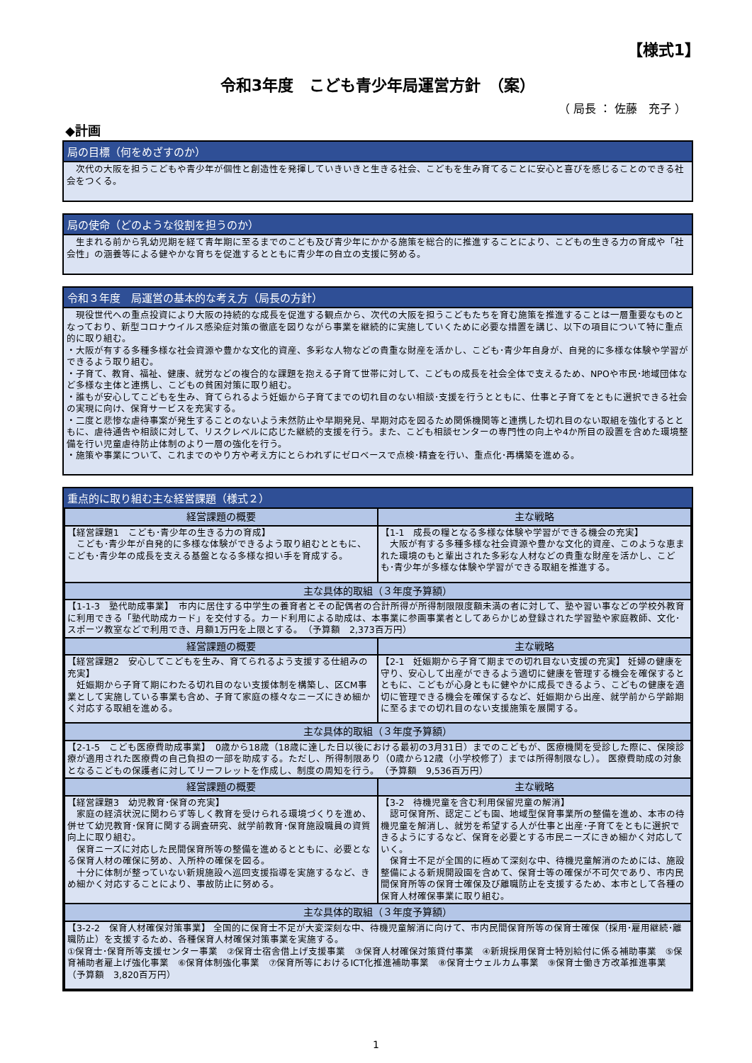【様式1】
令和3年度　こども青少年局運営方針　（案）
（ 局長 ： 佐藤　充子 ）
◆計画
局の目標（何をめざすのか）
　次代の大阪を担うこどもや青少年が個性と創造性を発揮していきいきと生きる社会、こどもを生み育てることに安心と喜びを感じることのできる社会をつくる。
局の使命（どのような役割を担うのか）
　生まれる前から乳幼児期を経て青年期に至るまでのこども及び青少年にかかる施策を総合的に推進することにより、こどもの生きる力の育成や「社会性」の涵養等による健やかな育ちを促進するとともに青少年の自立の支援に努める。
令和３年度　局運営の基本的な考え方（局長の方針）
　現役世代への重点投資により大阪の持続的な成長を促進する観点から、次代の大阪を担うこどもたちを育む施策を推進することは一層重要なものとなっており、新型コロナウイルス感染症対策の徹底を図りながら事業を継続的に実施していくために必要な措置を講じ、以下の項目について特に重点的に取り組む。
・大阪が有する多種多様な社会資源や豊かな文化的資産、多彩な人物などの貴重な財産を活かし、こども･青少年自身が、自発的に多様な体験や学習ができるよう取り組む。
・子育て、教育、福祉、健康、就労などの複合的な課題を抱える子育て世帯に対して、こどもの成長を社会全体で支えるため、NPOや市民･地域団体など多様な主体と連携し、こどもの貧困対策に取り組む。
・誰もが安心してこどもを生み、育てられるよう妊娠から子育てまでの切れ目のない相談･支援を行うとともに、仕事と子育てをともに選択できる社会の実現に向け、保育サービスを充実する。
・二度と悲惨な虐待事案が発生することのないよう未然防止や早期発見、早期対応を図るため関係機関等と連携した切れ目のない取組を強化するとともに、虐待通告や相談に対して、リスクレベルに応じた継続的支援を行う。また、こども相談センターの専門性の向上や4か所目の設置を含めた環境整備を行い児童虐待防止体制のより一層の強化を行う。
・施策や事業について、これまでのやり方や考え方にとらわれずにゼロベースで点検･精査を行い、重点化･再構築を進める。
重点的に取り組む主な経営課題（様式２）
| 経営課題の概要 | 主な戦略 |
| --- | --- |
| 【経営課題1 こども･青少年の生きる力の育成】 こども･青少年が自発的に多様な体験ができるよう取り組むとともに、こども･青少年の成長を支える基盤となる多様な担い手を育成する。 | 【1-1 成長の糧となる多様な体験や学習ができる機会の充実】 大阪が有する多種多様な社会資源や豊かな文化的資産、このような恵まれた環境のもと輩出された多彩な人材などの貴重な財産を活かし、こども･青少年が多様な体験や学習ができる取組を推進する。 |
| 主な具体的取組（３年度予算額） | |
| 【1-1-3 塾代助成事業】 市内に居住する中学生の養育者とその配偶者の合計所得が所得制限限度額未満の者に対して、塾や習い事などの学校外教育に利用できる「塾代助成カード」を交付する。カード利用による助成は、本事業に参画事業者としてあらかじめ登録された学習塾や家庭教師、文化･スポーツ教室などで利用でき、月額1万円を上限とする。 （予算額 2,373百万円） | |
| 経営課題の概要 | 主な戦略 |
| 【経営課題2 安心してこどもを生み、育てられるよう支援する仕組みの充実】 妊娠期から子育て期にわたる切れ目のない支援体制を構築し、区CM事業として実施している事業も含め、子育て家庭の様々なニーズにきめ細かく対応する取組を進める。 | 【2-1 妊娠期から子育て期までの切れ目ない支援の充実】 妊婦の健康を守り、安心して出産ができるよう適切に健康を管理する機会を確保するとともに、こどもが心身ともに健やかに成長できるよう、こどもの健康を適切に管理できる機会を確保するなど、妊娠期から出産、就学前から学齢期に至るまでの切れ目のない支援施策を展開する。 |
| 主な具体的取組（３年度予算額） | |
| 【2-1-5 こども医療費助成事業】 0歳から18歳（18歳に達した日以後における最初の3月31日）までのこどもが、医療機関を受診した際に、保険診療が適用された医療費の自己負担の一部を助成する。ただし、所得制限あり（0歳から12歳（小学校修了）までは所得制限なし）。 医療費助成の対象となるこどもの保護者に対してリーフレットを作成し、制度の周知を行う。 （予算額 9,536百万円） | |
| 経営課題の概要 | 主な戦略 |
| 【経営課題3 幼児教育･保育の充実】 家庭の経済状況に関わらず等しく教育を受けられる環境づくりを進め、併せて幼児教育･保育に関する調査研究、就学前教育･保育施設職員の資質向上に取り組む。 保育ニーズに対応した民間保育所等の整備を進めるとともに、必要となる保育人材の確保に努め、入所枠の確保を図る。 十分に体制が整っていない新規施設へ巡回支援指導を実施するなど、きめ細かく対応することにより、事故防止に努める。 | 【3-2 待機児童を含む利用保留児童の解消】 認可保育所、認定こども園、地域型保育事業所の整備を進め、本市の待機児童を解消し、就労を希望する人が仕事と出産･子育てをともに選択できるようにするなど、保育を必要とする市民ニーズにきめ細かく対応していく。 保育士不足が全国的に極めて深刻な中、待機児童解消のためには、施設整備による新規開設園を含めて、保育士等の確保が不可欠であり、市内民間保育所等の保育士確保及び離職防止を支援するため、本市として各種の保育人材確保事業に取り組む。 |
| 主な具体的取組（３年度予算額） | |
| 【3-2-2 保育人材確保対策事業】 全国的に保育士不足が大変深刻な中、待機児童解消に向けて、市内民間保育所等の保育士確保（採用･雇用継続･離職防止）を支援するため、各種保育人材確保対策事業を実施する。 ①保育士･保育所等支援センター事業 ②保育士宿舎借上げ支援事業 ③保育人材確保対策貸付事業 ④新規採用保育士特別給付に係る補助事業 ⑤保育補助者雇上げ強化事業 ⑥保育体制強化事業 ⑦保育所等におけるICT化推進補助事業 ⑧保育士ウェルカム事業 ⑨保育士働き方改革推進事業 （予算額 3,820百万円） | |
1